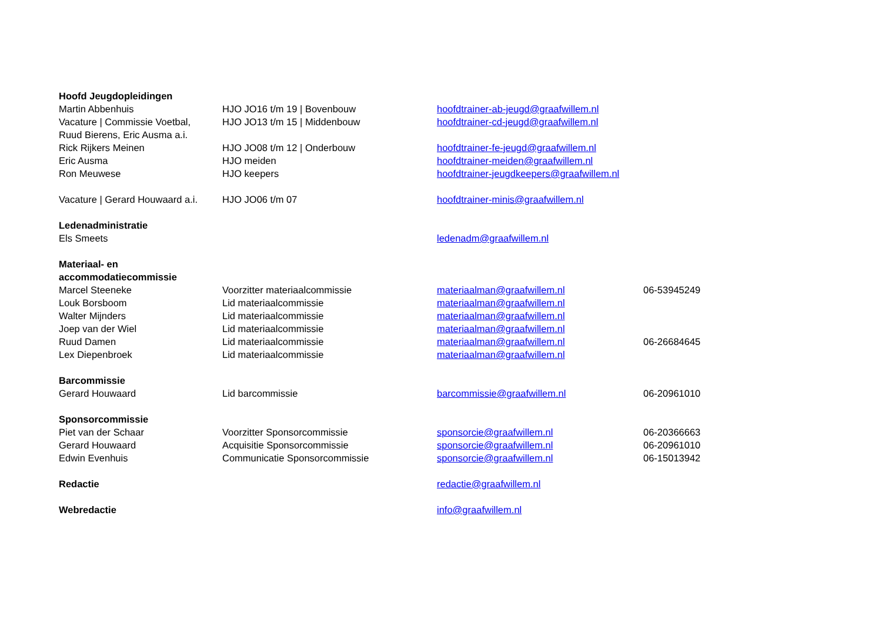| Hoofd Jeugdopleidingen | | | |
| Martin Abbenhuis | HJO JO16 t/m 19 / Bovenbouw | hoofdtrainer-ab-jeugd@graafwillem.nl | |
| Vacature / Commissie Voetbal, Ruud Bierens, Eric Ausma a.i. | HJO JO13 t/m 15 / Middenbouw | hoofdtrainer-cd-jeugd@graafwillem.nl | |
| Rick Rijkers Meinen | HJO JO08 t/m 12 / Onderbouw | hoofdtrainer-fe-jeugd@graafwillem.nl | |
| Eric Ausma | HJO meiden | hoofdtrainer-meiden@graafwillem.nl | |
| Ron Meuwese | HJO keepers | hoofdtrainer-jeugdkeepers@graafwillem.nl | |
| Vacature / Gerard Houwaard a.i. | HJO JO06 t/m 07 | hoofdtrainer-minis@graafwillem.nl | |
| Ledenadministratie | | | |
| Els Smeets | | ledenadm@graafwillem.nl | |
| Materiaal- en accommodatiecommissie | | | |
| Marcel Steeneke | Voorzitter materiaalcommissie | materiaalman@graafwillem.nl | 06-53945249 |
| Louk Borsboom | Lid materiaalcommissie | materiaalman@graafwillem.nl | |
| Walter Mijnders | Lid materiaalcommissie | materiaalman@graafwillem.nl | |
| Joep van der Wiel | Lid materiaalcommissie | materiaalman@graafwillem.nl | |
| Ruud Damen | Lid materiaalcommissie | materiaalman@graafwillem.nl | 06-26684645 |
| Lex Diepenbroek | Lid materiaalcommissie | materiaalman@graafwillem.nl | |
| Barcommissie | | | |
| Gerard Houwaard | Lid barcommissie | barcommissie@graafwillem.nl | 06-20961010 |
| Sponsorcommissie | | | |
| Piet van der Schaar | Voorzitter Sponsorcommissie | sponsorcie@graafwillem.nl | 06-20366663 |
| Gerard Houwaard | Acquisitie Sponsorcommissie | sponsorcie@graafwillem.nl | 06-20961010 |
| Edwin Evenhuis | Communicatie Sponsorcommissie | sponsorcie@graafwillem.nl | 06-15013942 |
| Redactie | | redactie@graafwillem.nl | |
| Webredactie | | info@graafwillem.nl | |